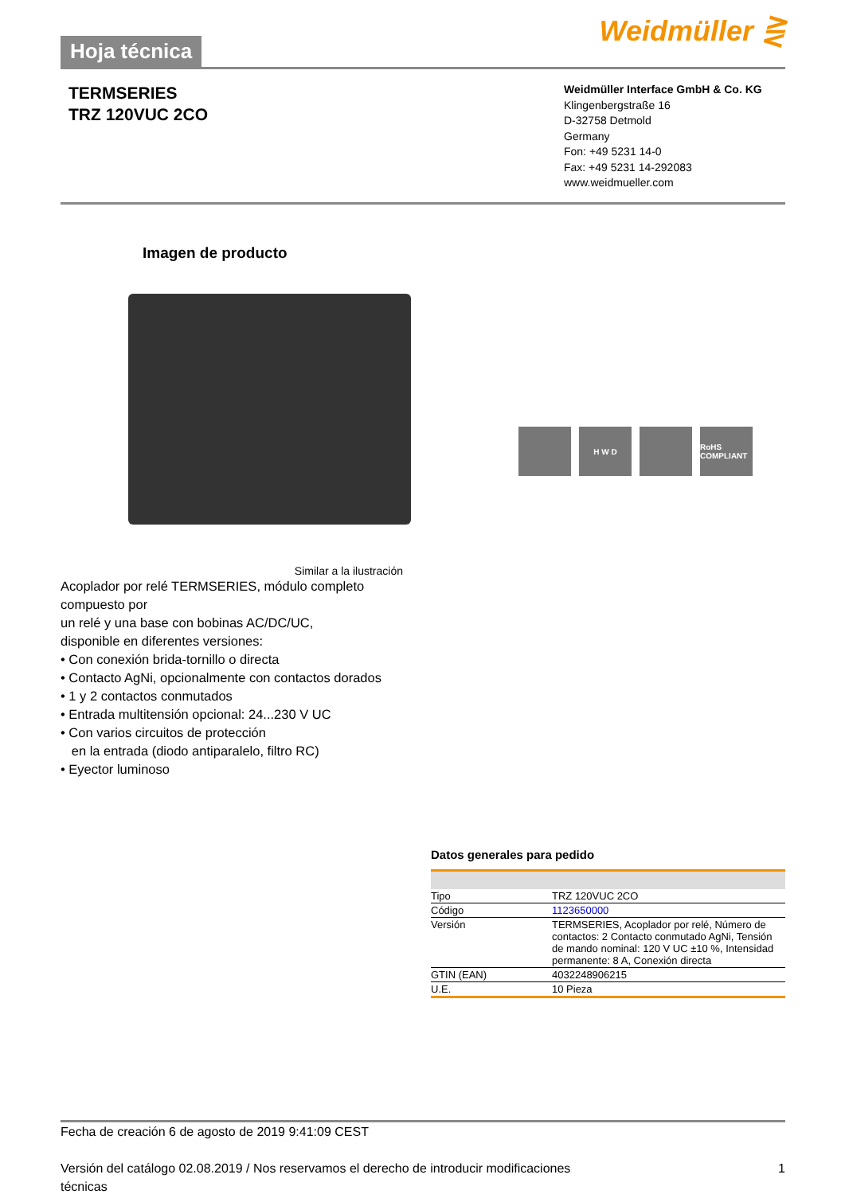Hoja técnica
Weidmüller ⋛
TERMSERIES
TRZ 120VUC 2CO
Weidmüller Interface GmbH & Co. KG
Klingenbergstraße 16
D-32758 Detmold
Germany
Fon: +49 5231 14-0
Fax: +49 5231 14-292083
www.weidmueller.com
Imagen de producto
H W D RoHS COMPLIANT
Similar a la ilustración
Acoplador por relé TERMSERIES, módulo completo compuesto por
un relé y una base con bobinas AC/DC/UC,
disponible en diferentes versiones:
• Con conexión brida-tornillo o directa
• Contacto AgNi, opcionalmente con contactos dorados
• 1 y 2 contactos conmutados
• Entrada multitensión opcional: 24...230 V UC
• Con varios circuitos de protección
en la entrada (diodo antiparalelo, filtro RC)
• Eyector luminoso
Datos generales para pedido
| Tipo | TRZ 120VUC 2CO |
| Código | 1123650000 |
| Versión | TERMSERIES, Acoplador por relé, Número de contactos: 2 Contacto conmutado AgNi, Tensión de mando nominal: 120 V UC ±10 %, Intensidad permanente: 8 A, Conexión directa |
| GTIN (EAN) | 4032248906215 |
| U.E. | 10 Pieza |
Fecha de creación 6 de agosto de 2019 9:41:09 CEST
Versión del catálogo 02.08.2019 / Nos reservamos el derecho de introducir modificaciones
técnicas 1